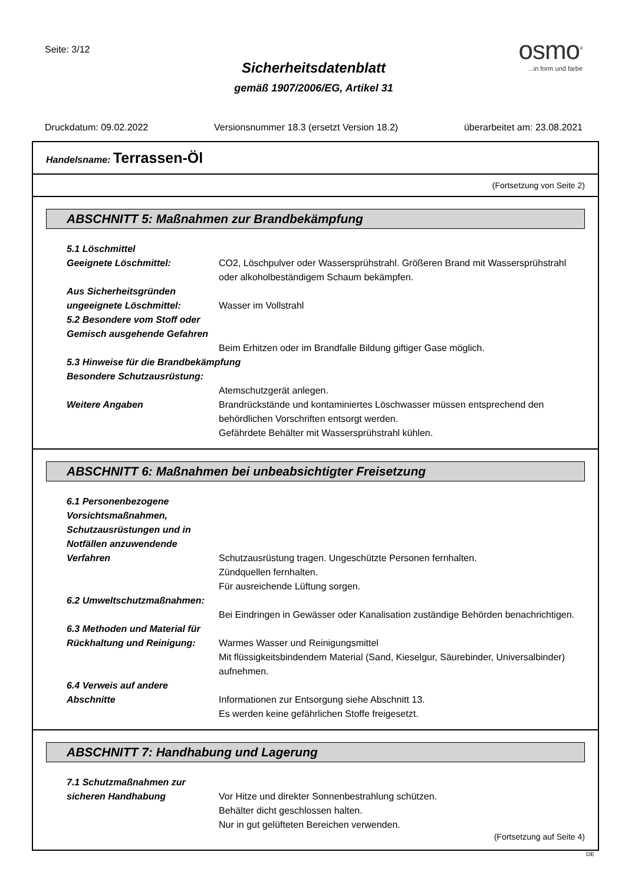Seite: 3/12
Sicherheitsdatenblatt
gemäß 1907/2006/EG, Artikel 31
osmo<sup>®</sup>
...in form und farbe
Druckdatum: 09.02.2022 Versionsnummer 18.3 (ersetzt Version 18.2) überarbeitet am: 23.08.2021
Handelsname: Terrassen-Öl
(Fortsetzung von Seite 2)
ABSCHNITT 5: Maßnahmen zur Brandbekämpfung
5.1 Löschmittel
Geeignete Löschmittel: CO2, Löschpulver oder Wassersprühstrahl. Größeren Brand mit Wassersprühstrahl oder alkoholbeständigem Schaum bekämpfen.
Aus Sicherheitsgründen ungeeignete Löschmittel:
Wasser im Vollstrahl
5.2 Besondere vom Stoff oder Gemisch ausgehende Gefahren
Beim Erhitzen oder im Brandfalle Bildung giftiger Gase möglich.
5.3 Hinweise für die Brandbekämpfung
Besondere Schutzausrüstung:
Atemschutzgerät anlegen.
Weitere Angaben Brandrückstände und kontaminiertes Löschwasser müssen entsprechend den behördlichen Vorschriften entsorgt werden.
Gefährdete Behälter mit Wassersprühstrahl kühlen.
ABSCHNITT 6: Maßnahmen bei unbeabsichtigter Freisetzung
6.1 Personenbezogene Vorsichtsmaßnahmen, Schutzausrüstungen und in Notfällen anzuwendende Verfahren
Schutzausrüstung tragen. Ungeschützte Personen fernhalten.
Zündquellen fernhalten.
Für ausreichende Lüftung sorgen.
6.2 Umweltschutzmaßnahmen:
Bei Eindringen in Gewässer oder Kanalisation zuständige Behörden benachrichtigen.
6.3 Methoden und Material für Rückhaltung und Reinigung:
Warmes Wasser und Reinigungsmittel
Mit flüssigkeitsbindendem Material (Sand, Kieselgur, Säurebinder, Universalbinder) aufnehmen.
6.4 Verweis auf andere Abschnitte
Informationen zur Entsorgung siehe Abschnitt 13.
Es werden keine gefährlichen Stoffe freigesetzt.
ABSCHNITT 7: Handhabung und Lagerung
7.1 Schutzmaßnahmen zur sicheren Handhabung
Vor Hitze und direkter Sonnenbestrahlung schützen.
Behälter dicht geschlossen halten.
Nur in gut gelüfteten Bereichen verwenden.
(Fortsetzung auf Seite 4)
DE